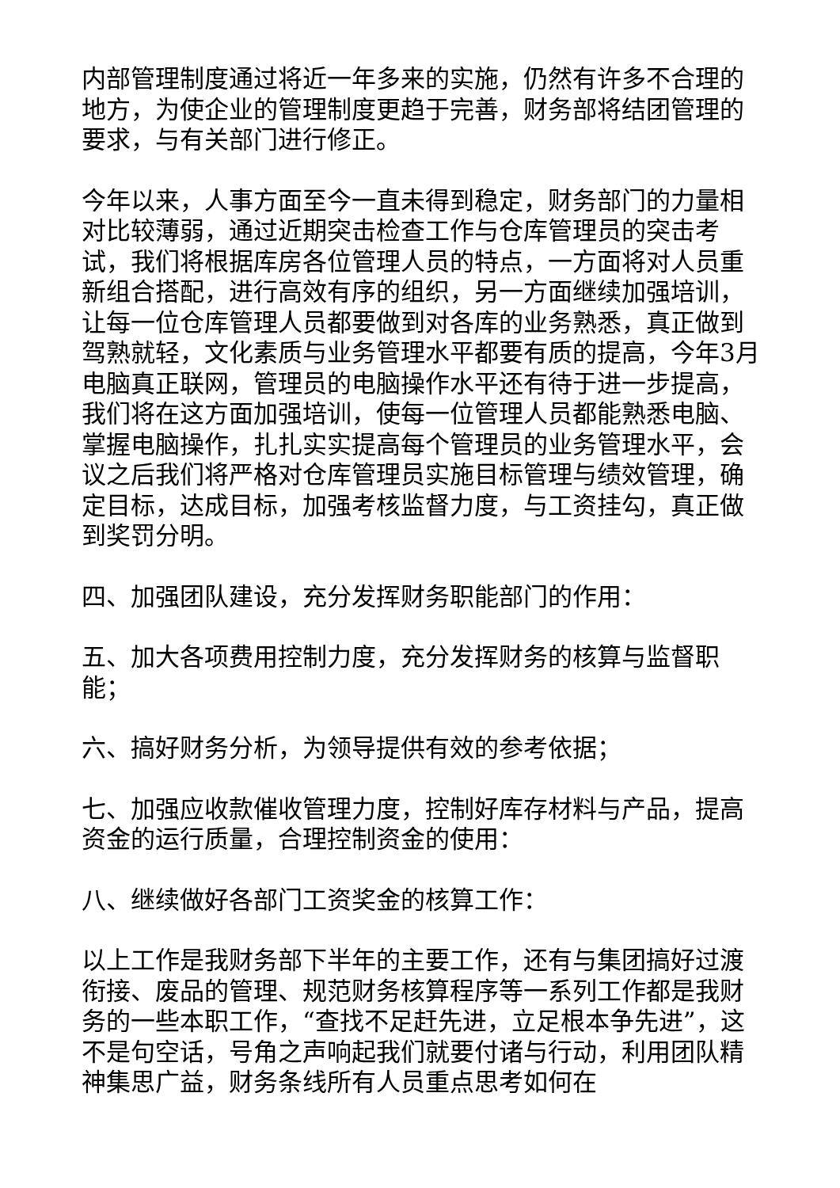内部管理制度通过将近一年多来的实施，仍然有许多不合理的地方，为使企业的管理制度更趋于完善，财务部将结团管理的要求，与有关部门进行修正。
今年以来，人事方面至今一直未得到稳定，财务部门的力量相对比较薄弱，通过近期突击检查工作与仓库管理员的突击考试，我们将根据库房各位管理人员的特点，一方面将对人员重新组合搭配，进行高效有序的组织，另一方面继续加强培训，让每一位仓库管理人员都要做到对各库的业务熟悉，真正做到驾熟就轻，文化素质与业务管理水平都要有质的提高，今年3月电脑真正联网，管理员的电脑操作水平还有待于进一步提高，我们将在这方面加强培训，使每一位管理人员都能熟悉电脑、掌握电脑操作，扎扎实实提高每个管理员的业务管理水平，会议之后我们将严格对仓库管理员实施目标管理与绩效管理，确定目标，达成目标，加强考核监督力度，与工资挂勾，真正做到奖罚分明。
四、加强团队建设，充分发挥财务职能部门的作用：
五、加大各项费用控制力度，充分发挥财务的核算与监督职能；
六、搞好财务分析，为领导提供有效的参考依据；
七、加强应收款催收管理力度，控制好库存材料与产品，提高资金的运行质量，合理控制资金的使用：
八、继续做好各部门工资奖金的核算工作：
以上工作是我财务部下半年的主要工作，还有与集团搞好过渡衔接、废品的管理、规范财务核算程序等一系列工作都是我财务的一些本职工作，“查找不足赶先进，立足根本争先进”，这不是句空话，号角之声响起我们就要付诸与行动，利用团队精神集思广益，财务条线所有人员重点思考如何在